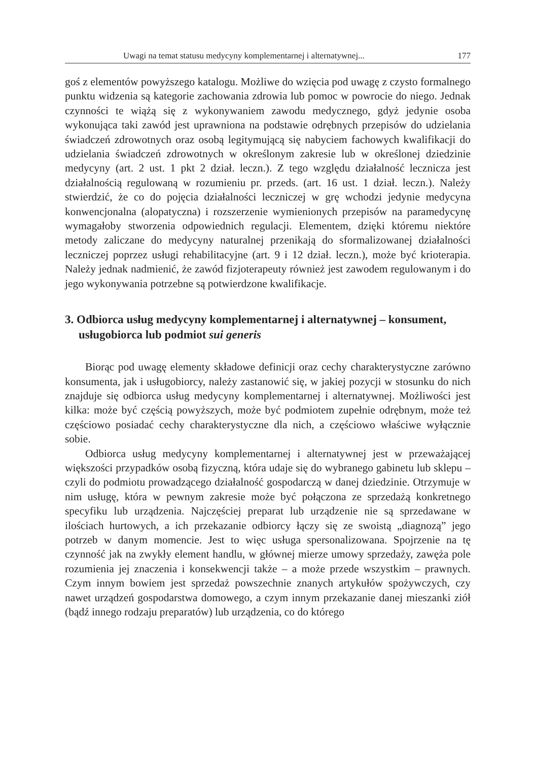Uwagi na temat statusu medycyny komplementarnej i alternatywnej... 177
goś z elementów powyższego katalogu. Możliwe do wzięcia pod uwagę z czysto formalnego punktu widzenia są kategorie zachowania zdrowia lub pomoc w powrocie do niego. Jednak czynności te wiążą się z wykonywaniem zawodu medycznego, gdyż jedynie osoba wykonująca taki zawód jest uprawniona na podstawie odrębnych przepisów do udzielania świadczeń zdrowotnych oraz osobą legitymującą się nabyciem fachowych kwalifikacji do udzielania świadczeń zdrowotnych w określonym zakresie lub w określonej dziedzinie medycyny (art. 2 ust. 1 pkt 2 dział. leczn.). Z tego względu działalność lecznicza jest działalnością regulowaną w rozumieniu pr. przeds. (art. 16 ust. 1 dział. leczn.). Należy stwierdzić, że co do pojęcia działalności leczniczej w grę wchodzi jedynie medycyna konwencjonalna (alopatyczna) i rozszerzenie wymienionych przepisów na paramedycynę wymagałoby stworzenia odpowiednich regulacji. Elementem, dzięki któremu niektóre metody zaliczane do medycyny naturalnej przenikają do sformalizowanej działalności leczniczej poprzez usługi rehabilitacyjne (art. 9 i 12 dział. leczn.), może być krioterapia. Należy jednak nadmienić, że zawód fizjoterapeuty również jest zawodem regulowanym i do jego wykonywania potrzebne są potwierdzone kwalifikacje.
3. Odbiorca usług medycyny komplementarnej i alternatywnej – konsument, usługobiorca lub podmiot sui generis
Biorąc pod uwagę elementy składowe definicji oraz cechy charakterystyczne zarówno konsumenta, jak i usługobiorcy, należy zastanowić się, w jakiej pozycji w stosunku do nich znajduje się odbiorca usług medycyny komplementarnej i alternatywnej. Możliwości jest kilka: może być częścią powyższych, może być podmiotem zupełnie odrębnym, może też częściowo posiadać cechy charakterystyczne dla nich, a częściowo właściwe wyłącznie sobie.
Odbiorca usług medycyny komplementarnej i alternatywnej jest w przeważającej większości przypadków osobą fizyczną, która udaje się do wybranego gabinetu lub sklepu – czyli do podmiotu prowadzącego działalność gospodarczą w danej dziedzinie. Otrzymuje w nim usługę, która w pewnym zakresie może być połączona ze sprzedażą konkretnego specyfiku lub urządzenia. Najczęściej preparat lub urządzenie nie są sprzedawane w ilościach hurtowych, a ich przekazanie odbiorcy łączy się ze swoistą „diagnozą” jego potrzeb w danym momencie. Jest to więc usługa spersonalizowana. Spojrzenie na tę czynność jak na zwykły element handlu, w głównej mierze umowy sprzedaży, zawęża pole rozumienia jej znaczenia i konsekwencji także – a może przede wszystkim – prawnych. Czym innym bowiem jest sprzedaż powszechnie znanych artykułów spożywczych, czy nawet urządzeń gospodarstwa domowego, a czym innym przekazanie danej mieszanki ziół (bądź innego rodzaju preparatów) lub urządzenia, co do którego